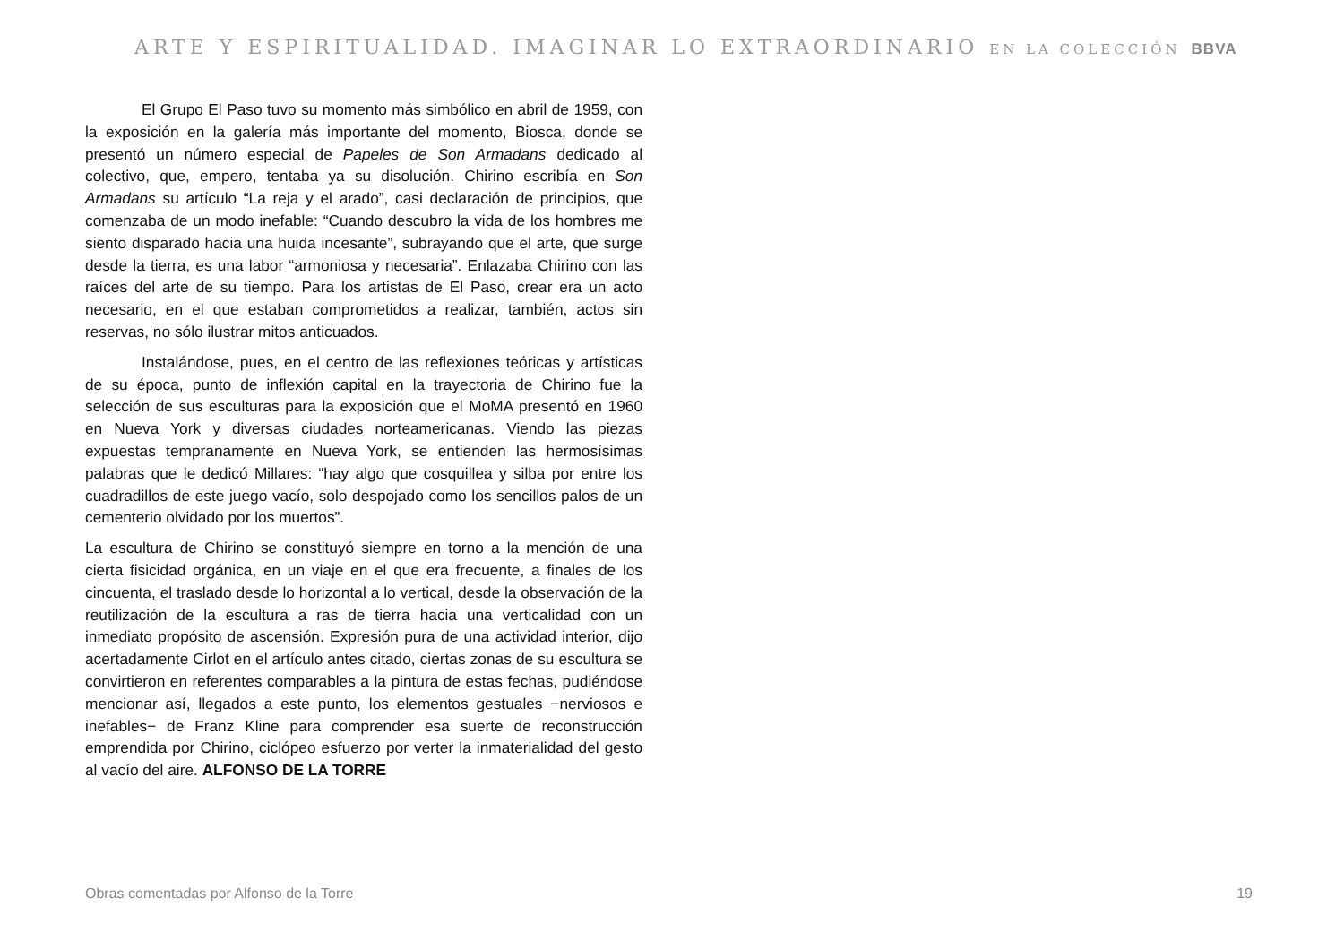ARTE Y ESPIRITUALIDAD. IMAGINAR LO EXTRAORDINARIO EN LA COLECCIÓN BBVA
El Grupo El Paso tuvo su momento más simbólico en abril de 1959, con la exposición en la galería más importante del momento, Biosca, donde se presentó un número especial de Papeles de Son Armadans dedicado al colectivo, que, empero, tentaba ya su disolución. Chirino escribía en Son Armadans su artículo “La reja y el arado”, casi declaración de principios, que comenzaba de un modo inefable: “Cuando descubro la vida de los hombres me siento disparado hacia una huida incesante”, subrayando que el arte, que surge desde la tierra, es una labor “armoniosa y necesaria”. Enlazaba Chirino con las raíces del arte de su tiempo. Para los artistas de El Paso, crear era un acto necesario, en el que estaban comprometidos a realizar, también, actos sin reservas, no sólo ilustrar mitos anticuados.
Instalándose, pues, en el centro de las reflexiones teóricas y artísticas de su época, punto de inflexión capital en la trayectoria de Chirino fue la selección de sus esculturas para la exposición que el MoMA presentó en 1960 en Nueva York y diversas ciudades norteamericanas. Viendo las piezas expuestas tempranamente en Nueva York, se entienden las hermosísimas palabras que le dedicó Millares: “hay algo que cosquillea y silba por entre los cuadradillos de este juego vacío, solo despojado como los sencillos palos de un cementerio olvidado por los muertos”.
La escultura de Chirino se constituyó siempre en torno a la mención de una cierta fisicidad orgánica, en un viaje en el que era frecuente, a finales de los cincuenta, el traslado desde lo horizontal a lo vertical, desde la observación de la reutilización de la escultura a ras de tierra hacia una verticalidad con un inmediato propósito de ascensión. Expresión pura de una actividad interior, dijo acertadamente Cirlot en el artículo antes citado, ciertas zonas de su escultura se convirtieron en referentes comparables a la pintura de estas fechas, pudiéndose mencionar así, llegados a este punto, los elementos gestuales −nerviosos e inefables− de Franz Kline para comprender esa suerte de reconstrucción emprendida por Chirino, ciclópeo esfuerzo por verter la inmaterialidad del gesto al vacío del aire. ALFONSO DE LA TORRE
Obras comentadas por Alfonso de la Torre 19